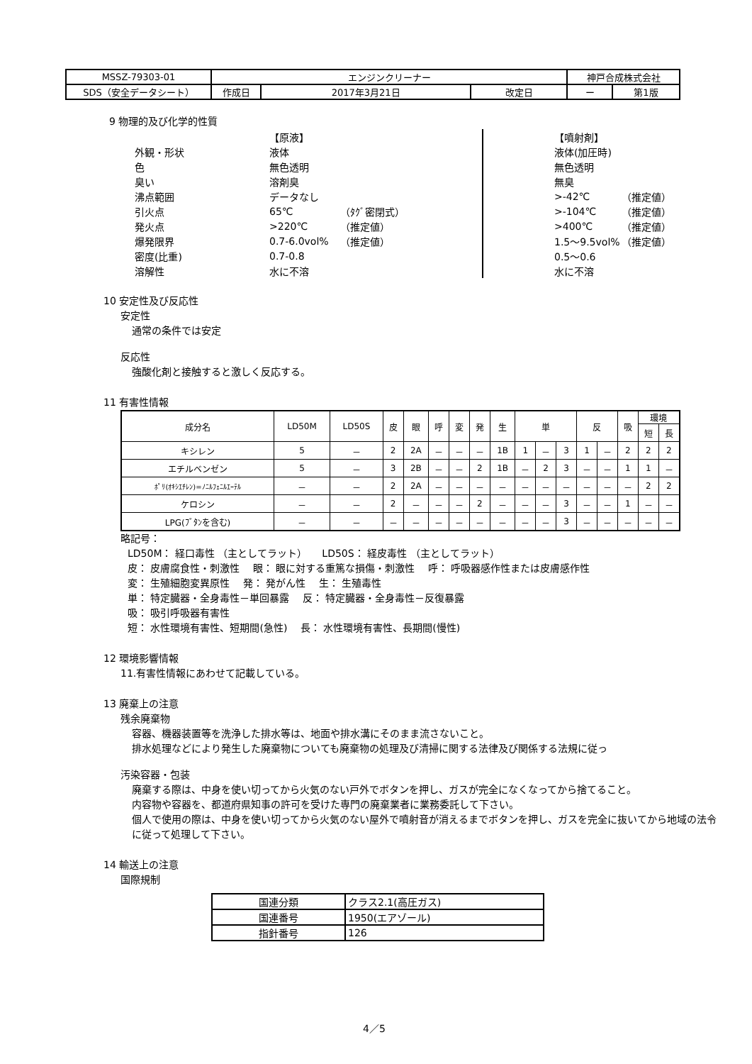| MSSZ-79303-01 | エンジンクリーナー | | | 神戸合成株式会社 | |
| SDS（安全データシート） | 作成日 | 2017年3月21日 | 改定日 | ー | 第1版 |
9 物理的及び化学的性質
| | 【原液】 | | | | 【噴射剤】 | |
| 外観・形状 | 液体 | | | | 液体(加圧時) | |
| 色 | 無色透明 | | | | 無色透明 | |
| 臭い | 溶剤臭 | | | | 無臭 | |
| 沸点範囲 | データなし | | | | >-42℃ | （推定値） |
| 引火点 | 65℃ | （ﾀｸﾞ密閉式） | | | >-104℃ | （推定値） |
| 発火点 | >220℃ | （推定値） | | | >400℃ | （推定値） |
| 爆発限界 | 0.7-6.0vol% | （推定値） | | | 1.5～9.5vol% | （推定値） |
| 密度(比重) | 0.7-0.8 | | | | 0.5～0.6 | |
| 溶解性 | 水に不溶 | | | | 水に不溶 | |
10 安定性及び反応性
安定性
通常の条件では安定
反応性
強酸化剤と接触すると激しく反応する。
11 有害性情報
| 成分名 | LD50M | LD50S | 皮 | 眼 | 呼 | 変 | 発 | 生 | 単 | | | 反 | | 吸 | 環境 | |
| --- | --- | --- | --- | --- | --- | --- | --- | --- | --- | --- | --- | --- | --- | --- | --- | --- |
| | | | | | | | | | | | | | | | 短 | 長 |
| キシレン | 5 | － | 2 | 2A | － | － | － | 1B | 1 | － | 3 | 1 | － | 2 | 2 | 2 |
| エチルベンゼン | 5 | － | 3 | 2B | － | － | 2 | 1B | － | 2 | 3 | － | － | 1 | 1 | － |
| ﾎﾟﾘ(ｵｷｼｴﾁﾚﾝ)=ﾉﾆﾙﾌｪﾆﾙｴｰﾃﾙ | － | － | 2 | 2A | － | － | － | － | － | － | － | － | － | － | 2 | 2 |
| ケロシン | － | － | 2 | － | － | － | 2 | － | － | － | 3 | － | － | 1 | － | － |
| LPG(ﾌﾞﾀﾝを含む) | － | － | － | － | － | － | － | － | － | － | 3 | － | － | － | － | － |
略記号：
LD50M： 経口毒性 （主としてラット）　　LD50S： 経皮毒性 （主としてラット）
皮： 皮膚腐食性・刺激性　 眼： 眼に対する重篤な損傷・刺激性　 呼： 呼吸器感作性または皮膚感作性
変： 生殖細胞変異原性　 発： 発がん性　 生： 生殖毒性
単： 特定臓器・全身毒性－単回暴露　 反： 特定臓器・全身毒性－反復暴露
吸： 吸引呼吸器有害性
短： 水性環境有害性、短期間(急性)　 長： 水性環境有害性、長期間(慢性)
12 環境影響情報
11.有害性情報にあわせて記載している。
13 廃棄上の注意
残余廃棄物
容器、機器装置等を洗浄した排水等は、地面や排水溝にそのまま流さないこと。
排水処理などにより発生した廃棄物についても廃棄物の処理及び清掃に関する法律及び関係する法規に従っ
汚染容器・包装
廃棄する際は、中身を使い切ってから火気のない戸外でボタンを押し、ガスが完全になくなってから捨てること。
内容物や容器を、都道府県知事の許可を受けた専門の廃棄業者に業務委託して下さい。
個人で使用の際は、中身を使い切ってから火気のない屋外で噴射音が消えるまでボタンを押し、ガスを完全に抜いてから地域の法令に従って処理して下さい。
14 輸送上の注意
国際規制
| 国連分類 | クラス2.1(高圧ガス) |
| 国連番号 | 1950(エアゾール) |
| 指針番号 | 126 |
4／5